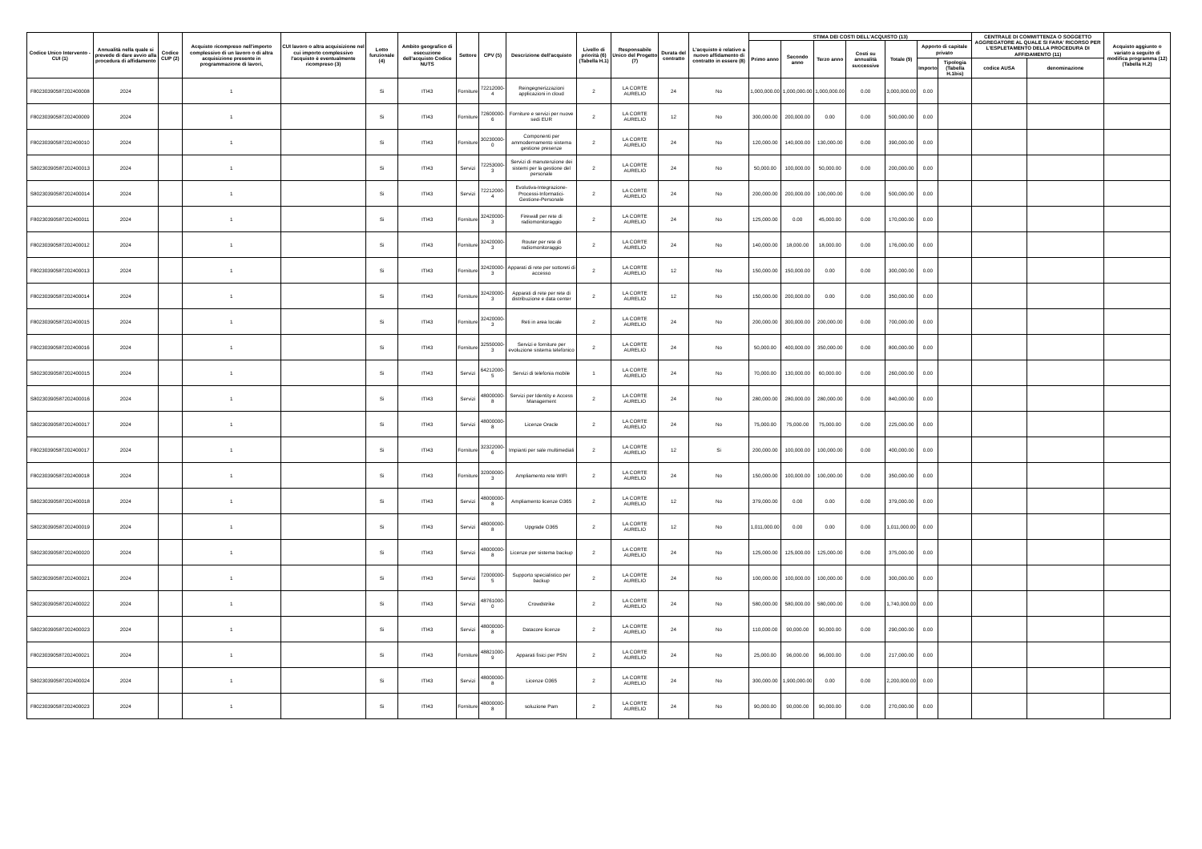| Codice Unico Intervento - CUI (1) | Annualità nella quale si prevede di dare avvio alla procedura di affidamento | Codice CUP (2) | Acquisto ricompreso nell'importo complessivo di un lavoro o di altra acquisizione presente in programmazione di lavori, | CUI lavoro o altra acquisizione nel cui importo complessivo l'acquisto è eventualmente ricompreso (3) | Lotto funzionale (4) | Ambito geografico di esecuzione dell'acquisto Codice NUTS | Settore | CPV (5) | Descrizione dell'acquisto | Livello di priorità (6) (Tabella H.1) | Responsabile Unico del Progetto (7) | Durata del contratto | L'acquisto è relativo a nuovo affidamento di contratto in essere (8) | STIMA DEI COSTI DELL'ACQUISTO (13) | | | | | | | CENTRALE DI COMMITTENZA O SOGGETTO AGGREGATORE AL QUALE SI FARA' RICORSO PER L'ESPLETAMENTO DELLA PROCEDURA DI AFFIDAMENTO (11) | | Acquisto aggiunto o variato a seguito di modifica programma (12) (Tabella H.2) |
| --- | --- | --- | --- | --- | --- | --- | --- | --- | --- | --- | --- | --- | --- | --- | --- | --- | --- | --- | --- | --- | --- | --- | --- |
| | | | | | | | | | | | | | | Primo anno | Secondo anno | Terzo anno | Costi su annualità successive | Totale (9) | Apporto di capitale privato | | | | |
| | | | | | | | | | | | | | | | | | | | Importo | Tipologia (Tabella H.1bis) | codice AUSA | denominazione | |
| F80230390587202400008 | 2024 | | 1 | | Si | ITI43 | Forniture | 72212000-4 | Reingegnerizzazioni applicazioni in cloud | 2 | LA CORTE AURELIO | 24 | No | 1,000,000.00 | 1,000,000.00 | 1,000,000.00 | 0.00 | 3,000,000.00 | 0.00 | | | | |
| F80230390587202400009 | 2024 | | 1 | | Si | ITI43 | Forniture | 72600000-6 | Forniture e servizi per nuove sedi EUR | 2 | LA CORTE AURELIO | 12 | No | 300,000.00 | 200,000.00 | 0.00 | 0.00 | 500,000.00 | 0.00 | | | | |
| F80230390587202400010 | 2024 | | 1 | | Si | ITI43 | Forniture | 30230000-0 | Componenti per ammodernamento sistema gestione presenze | 2 | LA CORTE AURELIO | 24 | No | 120,000.00 | 140,000.00 | 130,000.00 | 0.00 | 390,000.00 | 0.00 | | | | |
| S80230390587202400013 | 2024 | | 1 | | Si | ITI43 | Servizi | 72253000-3 | Servizi di manutenzione dei sistemi per la gestione del personale | 2 | LA CORTE AURELIO | 24 | No | 50,000.00 | 100,000.00 | 50,000.00 | 0.00 | 200,000.00 | 0.00 | | | | |
| S80230390587202400014 | 2024 | | 1 | | Si | ITI43 | Servizi | 72212000-4 | Evolutiva-Integrazione-Processi-Informatici-Gestione-Personale | 2 | LA CORTE AURELIO | 24 | No | 200,000.00 | 200,000.00 | 100,000.00 | 0.00 | 500,000.00 | 0.00 | | | | |
| F80230390587202400011 | 2024 | | 1 | | Si | ITI43 | Forniture | 32420000-3 | Firewall per rete di radiomonitoraggio | 2 | LA CORTE AURELIO | 24 | No | 125,000.00 | 0.00 | 45,000.00 | 0.00 | 170,000.00 | 0.00 | | | | |
| F80230390587202400012 | 2024 | | 1 | | Si | ITI43 | Forniture | 32420000-3 | Router per rete di radiomonitoraggio | 2 | LA CORTE AURELIO | 24 | No | 140,000.00 | 18,000.00 | 18,000.00 | 0.00 | 176,000.00 | 0.00 | | | | |
| F80230390587202400013 | 2024 | | 1 | | Si | ITI43 | Forniture | 32420000-3 | Apparati di rete per sottoreti di accesso | 2 | LA CORTE AURELIO | 12 | No | 150,000.00 | 150,000.00 | 0.00 | 0.00 | 300,000.00 | 0.00 | | | | |
| F80230390587202400014 | 2024 | | 1 | | Si | ITI43 | Forniture | 32420000-3 | Apparati di rete per rete di distribuzione e data center | 2 | LA CORTE AURELIO | 12 | No | 150,000.00 | 200,000.00 | 0.00 | 0.00 | 350,000.00 | 0.00 | | | | |
| F80230390587202400015 | 2024 | | 1 | | Si | ITI43 | Forniture | 32420000-3 | Reti in area locale | 2 | LA CORTE AURELIO | 24 | No | 200,000.00 | 300,000.00 | 200,000.00 | 0.00 | 700,000.00 | 0.00 | | | | |
| F80230390587202400016 | 2024 | | 1 | | Si | ITI43 | Forniture | 32550000-3 | Servizi e forniture per evoluzione sistema telefonico | 2 | LA CORTE AURELIO | 24 | No | 50,000.00 | 400,000.00 | 350,000.00 | 0.00 | 800,000.00 | 0.00 | | | | |
| S80230390587202400015 | 2024 | | 1 | | Si | ITI43 | Servizi | 64212000-5 | Servizi di telefonia mobile | 1 | LA CORTE AURELIO | 24 | No | 70,000.00 | 130,000.00 | 60,000.00 | 0.00 | 260,000.00 | 0.00 | | | | |
| S80230390587202400016 | 2024 | | 1 | | Si | ITI43 | Servizi | 48000000-8 | Servizi per Identity e Access Management | 2 | LA CORTE AURELIO | 24 | No | 280,000.00 | 280,000.00 | 280,000.00 | 0.00 | 840,000.00 | 0.00 | | | | |
| S80230390587202400017 | 2024 | | 1 | | Si | ITI43 | Servizi | 48000000-8 | Licenze Oracle | 2 | LA CORTE AURELIO | 24 | No | 75,000.00 | 75,000.00 | 75,000.00 | 0.00 | 225,000.00 | 0.00 | | | | |
| F80230390587202400017 | 2024 | | 1 | | Si | ITI43 | Forniture | 32322000-6 | Impianti per sale multimediali | 2 | LA CORTE AURELIO | 12 | Si | 200,000.00 | 100,000.00 | 100,000.00 | 0.00 | 400,000.00 | 0.00 | | | | |
| F80230390587202400018 | 2024 | | 1 | | Si | ITI43 | Forniture | 32000000-3 | Ampliamento rete WIFI | 2 | LA CORTE AURELIO | 24 | No | 150,000.00 | 100,000.00 | 100,000.00 | 0.00 | 350,000.00 | 0.00 | | | | |
| S80230390587202400018 | 2024 | | 1 | | Si | ITI43 | Servizi | 48000000-8 | Ampliamento licenze O365 | 2 | LA CORTE AURELIO | 12 | No | 379,000.00 | 0.00 | 0.00 | 0.00 | 379,000.00 | 0.00 | | | | |
| S80230390587202400019 | 2024 | | 1 | | Si | ITI43 | Servizi | 48000000-8 | Upgrade O365 | 2 | LA CORTE AURELIO | 12 | No | 1,011,000.00 | 0.00 | 0.00 | 0.00 | 1,011,000.00 | 0.00 | | | | |
| S80230390587202400020 | 2024 | | 1 | | Si | ITI43 | Servizi | 48000000-8 | Licenze per sistema backup | 2 | LA CORTE AURELIO | 24 | No | 125,000.00 | 125,000.00 | 125,000.00 | 0.00 | 375,000.00 | 0.00 | | | | |
| S80230390587202400021 | 2024 | | 1 | | Si | ITI43 | Servizi | 72000000-5 | Supporto specialistico per backup | 2 | LA CORTE AURELIO | 24 | No | 100,000.00 | 100,000.00 | 100,000.00 | 0.00 | 300,000.00 | 0.00 | | | | |
| S80230390587202400022 | 2024 | | 1 | | Si | ITI43 | Servizi | 48761000-0 | Crowdstrike | 2 | LA CORTE AURELIO | 24 | No | 580,000.00 | 580,000.00 | 580,000.00 | 0.00 | 1,740,000.00 | 0.00 | | | | |
| S80230390587202400023 | 2024 | | 1 | | Si | ITI43 | Servizi | 48000000-8 | Datacore licenze | 2 | LA CORTE AURELIO | 24 | No | 110,000.00 | 90,000.00 | 90,000.00 | 0.00 | 290,000.00 | 0.00 | | | | |
| F80230390587202400021 | 2024 | | 1 | | Si | ITI43 | Forniture | 48821000-9 | Apparati fisici per PSN | 2 | LA CORTE AURELIO | 24 | No | 25,000.00 | 96,000.00 | 96,000.00 | 0.00 | 217,000.00 | 0.00 | | | | |
| S80230390587202400024 | 2024 | | 1 | | Si | ITI43 | Servizi | 48000000-8 | Licenze O365 | 2 | LA CORTE AURELIO | 24 | No | 300,000.00 | 1,900,000.00 | 0.00 | 0.00 | 2,200,000.00 | 0.00 | | | | |
| F80230390587202400023 | 2024 | | 1 | | Si | ITI43 | Forniture | 48000000-8 | soluzione Pam | 2 | LA CORTE AURELIO | 24 | No | 90,000.00 | 90,000.00 | 90,000.00 | 0.00 | 270,000.00 | 0.00 | | | | |